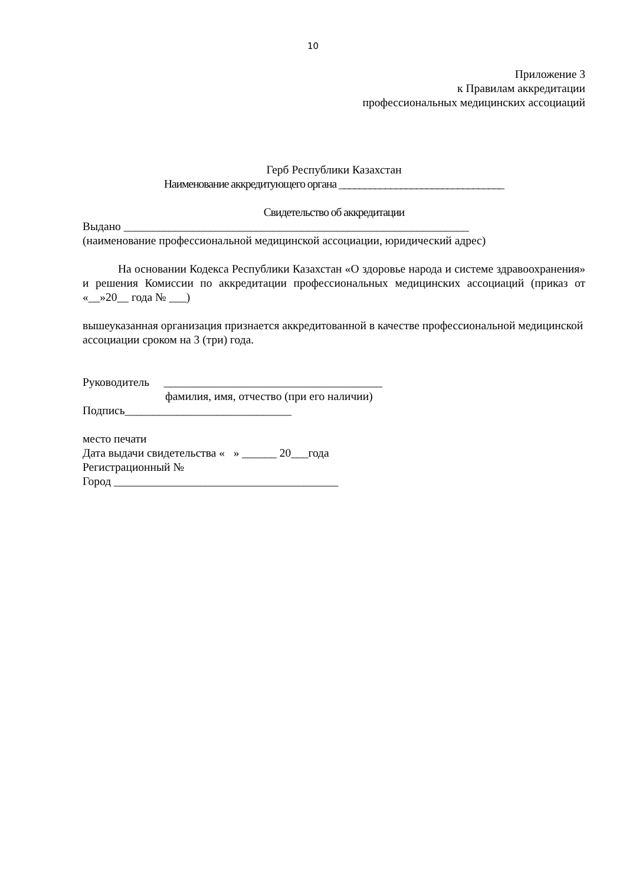10
Приложение 3
к Правилам аккредитации
профессиональных медицинских ассоциаций
Герб Республики Казахстан
Наименование аккредитующего органа ________________________________
Свидетельство об аккредитации
Выдано ____________________________________________________________
(наименование профессиональной медицинской ассоциации, юридический адрес)
На основании Кодекса Республики Казахстан «О здоровье народа и системе здравоохранения» и решения Комиссии по аккредитации профессиональных медицинских ассоциаций (приказ от «__»20__ года № ___)
вышеуказанная организация признается аккредитованной в качестве профессиональной медицинской ассоциации сроком на 3 (три) года.
Руководитель ______________________________________
фамилия, имя, отчество (при его наличии)
Подпись_____________________________
место печати
Дата выдачи свидетельства « » ______ 20___года
Регистрационный №
Город _______________________________________